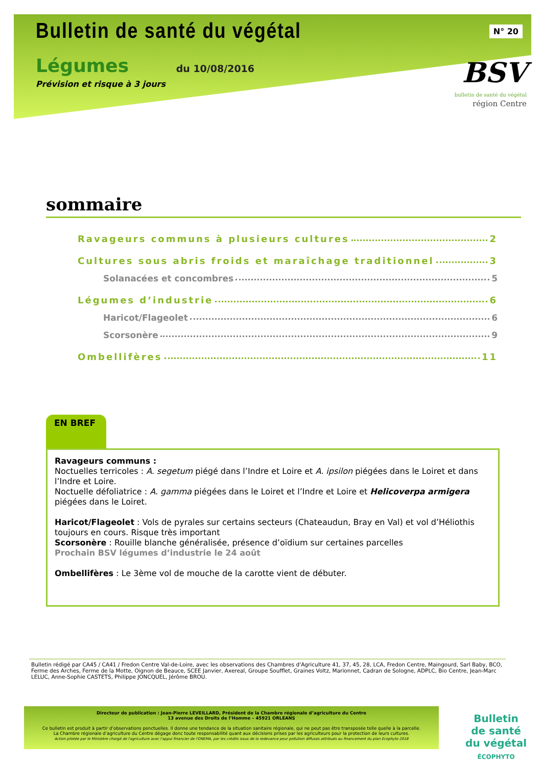Bulletin de santé du végétal
Légumes du 10/08/2016
Prévision et risque à 3 jours
N° 20
BSV
bulletin de santé du végétal
région Centre
sommaire
Ravageurs communs à plusieurs cultures 2
Cultures sous abris froids et maraîchage traditionnel 3
Solanacées et concombres 5
Légumes d’industrie 6
Haricot/Flageolet 6
Scorsonère 9
Ombellifères 11
EN BREF
Ravageurs communs :
Noctuelles terricoles : A. segetum piégé dans l’Indre et Loire et A. ipsilon piégées dans le Loiret et dans l’Indre et Loire.
Noctuelle défoliatrice : A. gamma piégées dans le Loiret et l’Indre et Loire et Helicoverpa armigera piégées dans le Loiret.
Haricot/Flageolet : Vols de pyrales sur certains secteurs (Chateaudun, Bray en Val) et vol d’Héliothis toujours en cours. Risque très important
Scorsonère : Rouille blanche généralisée, présence d’oïdium sur certaines parcelles
Prochain BSV légumes d’industrie le 24 août
Ombellifères : Le 3ème vol de mouche de la carotte vient de débuter.
Bulletin rédigé par CA45 / CA41 / Fredon Centre Val-de-Loire, avec les observations des Chambres d'Agriculture 41, 37, 45, 28, LCA, Fredon Centre, Maingourd, Sarl Baby, BCO, Ferme des Arches, Ferme de la Motte, Oignon de Beauce, SCEE Janvier, Axereal, Groupe Soufflet, Graines Voltz, Marionnet, Cadran de Sologne, ADPLC, Bio Centre, Jean-Marc LELUC, Anne-Sophie CASTETS, Philippe JONCQUEL, Jérôme BROU.
Directeur de publication : Jean-Pierre LEVEILLARD, Président de la Chambre régionale d’agriculture du Centre
13 avenue des Droits de l’Homme – 45921 ORLEANS
Ce bulletin est produit à partir d’observations ponctuelles. Il donne une tendance de la situation sanitaire régionale, qui ne peut pas être transposée telle quelle à la parcelle.
La Chambre régionale d’agriculture du Centre dégage donc toute responsabilité quant aux décisions prises par les agriculteurs pour la protection de leurs cultures.
Action pilotée par le Ministère chargé de l'agriculture avec l'appui financier de l'ONEMA, par les crédits issus de la redevance pour pollution diffuses attribués au financement du plan Ecophyto 2018
Bulletin
de santé
du végétal
ÉCOPHYTO